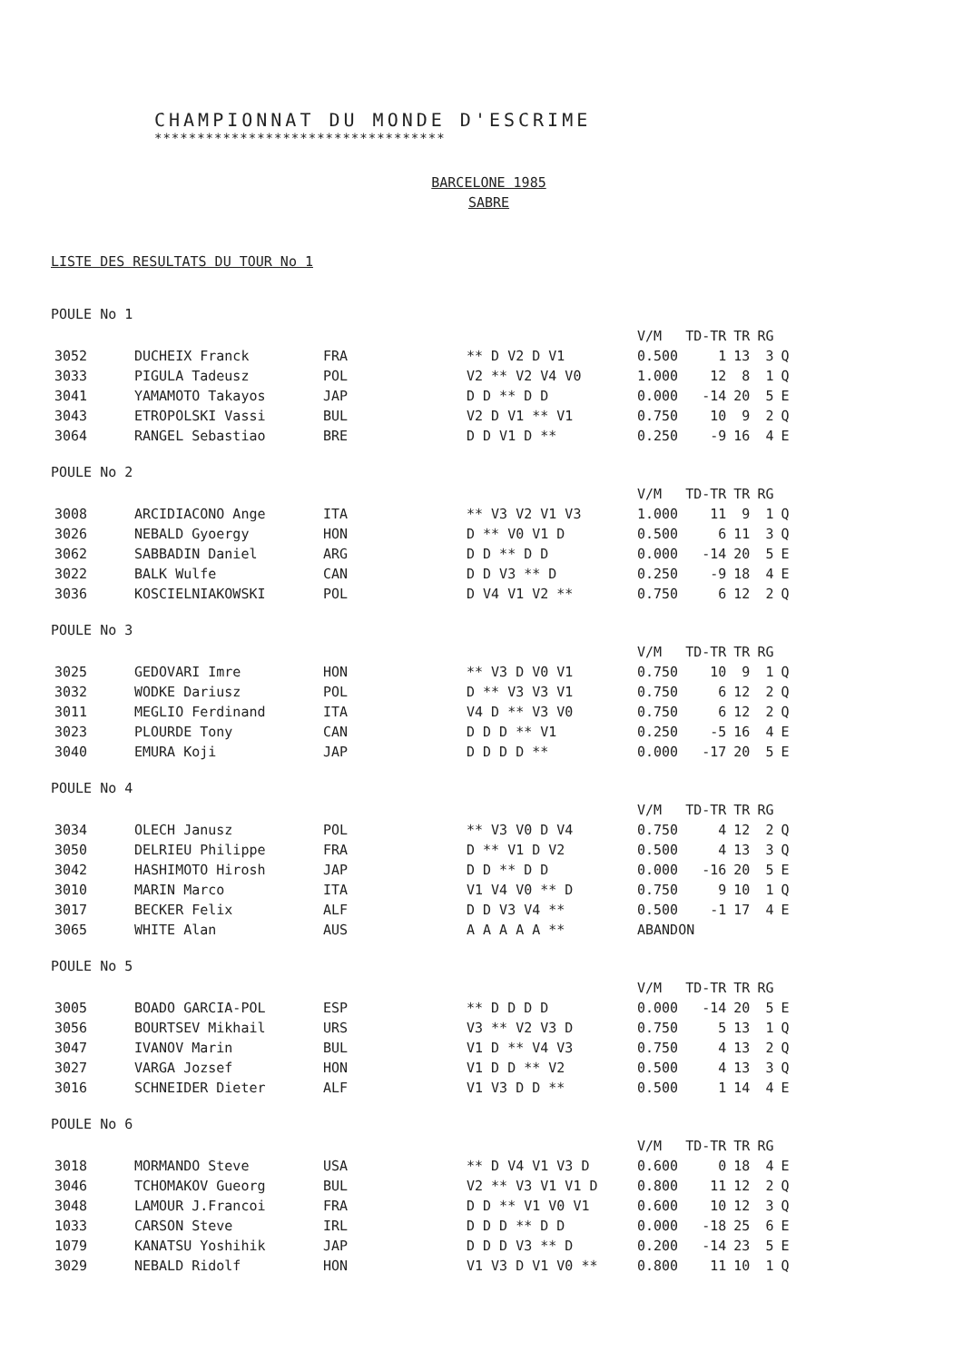CHAMPIONNAT DU MONDE D'ESCRIME
**********************************
BARCELONE 1985
SABRE
LISTE DES RESULTATS DU TOUR No 1
POULE No 1
| | | | | V/M | TD-TR | TR | RG | |
| --- | --- | --- | --- | --- | --- | --- | --- | --- |
| 3052 | DUCHEIX Franck | FRA | ** D V2 D V1 | 0.500 | 1 | 13 | 3 | Q |
| 3033 | PIGULA Tadeusz | POL | V2 ** V2 V4 V0 | 1.000 | 12 | 8 | 1 | Q |
| 3041 | YAMAMOTO Takayos | JAP | D D ** D D | 0.000 | -14 | 20 | 5 | E |
| 3043 | ETROPOLSKI Vassi | BUL | V2 D V1 ** V1 | 0.750 | 10 | 9 | 2 | Q |
| 3064 | RANGEL Sebastiao | BRE | D D V1 D ** | 0.250 | -9 | 16 | 4 | E |
POULE No 2
| | | | | V/M | TD-TR | TR | RG | |
| --- | --- | --- | --- | --- | --- | --- | --- | --- |
| 3008 | ARCIDIACONO Ange | ITA | ** V3 V2 V1 V3 | 1.000 | 11 | 9 | 1 | Q |
| 3026 | NEBALD Gyoergy | HON | D ** V0 V1 D | 0.500 | 6 | 11 | 3 | Q |
| 3062 | SABBADIN Daniel | ARG | D D ** D D | 0.000 | -14 | 20 | 5 | E |
| 3022 | BALK Wulfe | CAN | D D V3 ** D | 0.250 | -9 | 18 | 4 | E |
| 3036 | KOSCIELNIAKOWSKI | POL | D V4 V1 V2 ** | 0.750 | 6 | 12 | 2 | Q |
POULE No 3
| | | | | V/M | TD-TR | TR | RG | |
| --- | --- | --- | --- | --- | --- | --- | --- | --- |
| 3025 | GEDOVARI Imre | HON | ** V3 D V0 V1 | 0.750 | 10 | 9 | 1 | Q |
| 3032 | WODKE Dariusz | POL | D ** V3 V3 V1 | 0.750 | 6 | 12 | 2 | Q |
| 3011 | MEGLIO Ferdinand | ITA | V4 D ** V3 V0 | 0.750 | 6 | 12 | 2 | Q |
| 3023 | PLOURDE Tony | CAN | D D D ** V1 | 0.250 | -5 | 16 | 4 | E |
| 3040 | EMURA Koji | JAP | D D D D ** | 0.000 | -17 | 20 | 5 | E |
POULE No 4
| | | | | V/M | TD-TR | TR | RG | |
| --- | --- | --- | --- | --- | --- | --- | --- | --- |
| 3034 | OLECH Janusz | POL | ** V3 V0 D V4 | 0.750 | 4 | 12 | 2 | Q |
| 3050 | DELRIEU Philippe | FRA | D ** V1 D V2 | 0.500 | 4 | 13 | 3 | Q |
| 3042 | HASHIMOTO Hirosh | JAP | D D ** D D | 0.000 | -16 | 20 | 5 | E |
| 3010 | MARIN Marco | ITA | V1 V4 V0 ** D | 0.750 | 9 | 10 | 1 | Q |
| 3017 | BECKER Felix | ALF | D D V3 V4 ** | 0.500 | -1 | 17 | 4 | E |
| 3065 | WHITE Alan | AUS | A A A A A ** | ABANDON | | | | |
POULE No 5
| | | | | V/M | TD-TR | TR | RG | |
| --- | --- | --- | --- | --- | --- | --- | --- | --- |
| 3005 | BOADO GARCIA-POL | ESP | ** D D D D | 0.000 | -14 | 20 | 5 | E |
| 3056 | BOURTSEV Mikhail | URS | V3 ** V2 V3 D | 0.750 | 5 | 13 | 1 | Q |
| 3047 | IVANOV Marin | BUL | V1 D ** V4 V3 | 0.750 | 4 | 13 | 2 | Q |
| 3027 | VARGA Jozsef | HON | V1 D D ** V2 | 0.500 | 4 | 13 | 3 | Q |
| 3016 | SCHNEIDER Dieter | ALF | V1 V3 D D ** | 0.500 | 1 | 14 | 4 | E |
POULE No 6
| | | | | V/M | TD-TR | TR | RG | |
| --- | --- | --- | --- | --- | --- | --- | --- | --- |
| 3018 | MORMANDO Steve | USA | ** D V4 V1 V3 D | 0.600 | 0 | 18 | 4 | E |
| 3046 | TCHOMAKOV Gueorg | BUL | V2 ** V3 V1 V1 D | 0.800 | 11 | 12 | 2 | Q |
| 3048 | LAMOUR J.Francoi | FRA | D D ** V1 V0 V1 | 0.600 | 10 | 12 | 3 | Q |
| 1033 | CARSON Steve | IRL | D D D ** D D | 0.000 | -18 | 25 | 6 | E |
| 1079 | KANATSU Yoshihik | JAP | D D D V3 ** D | 0.200 | -14 | 23 | 5 | E |
| 3029 | NEBALD Ridolf | HON | V1 V3 D V1 V0 ** | 0.800 | 11 | 10 | 1 | Q |